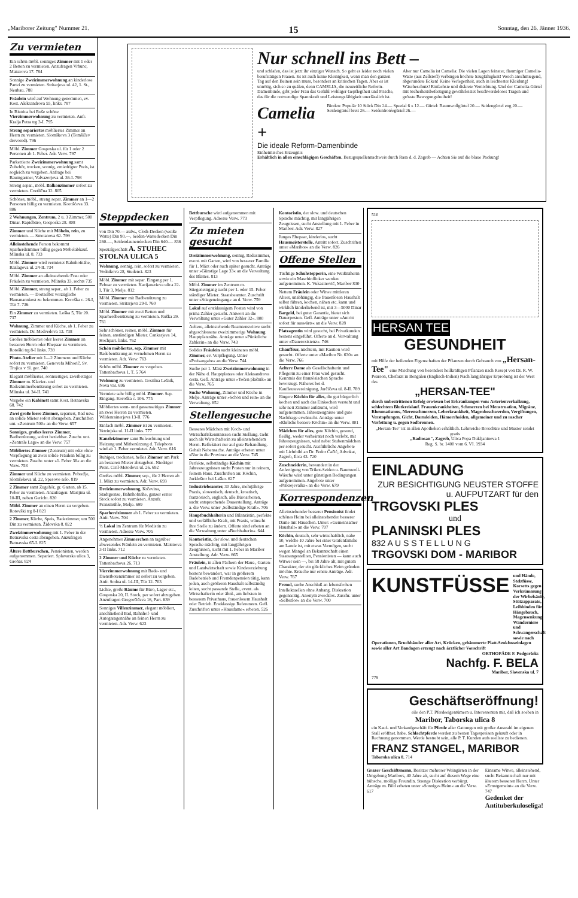„Mariborer Zeitung" Nummer 21. 15 Sonntag, den 26. Jänner 1936.
Zu vermieten
Ein schön möbl. sonniges Zimmer mit 1 oder 2 Betten zu vermieten. Anzufragen Vrhunc, Maistrova 17. 784
Sonnige Zweizimmerwohnung an kinderlose Partei zu vermieten. Stritarjeva ul. 42, 1. St., Neubau. 788
Fräulein wird auf Wohnung genommen, ev. Kost. Aleksandrova 55, links. 787
In Bistrica bei Ruše schöne Vierzimmerwohnung zu vermieten. Anfr. Kralja Petra trg 3-I. 795
Streng separiertes möbliertes Zimmer an Herrn zu vermieten. Slomškova 3 (Tomšičev drevored). 796
Möbl. Zimmer Gosposka ul. für 1 oder 2 Personen ab 1. Feber. Adr. Verw. 797
Parkettierte Zweizimmerwohnung samt Zubehör, trocken, sonnig, erniedrigter Preis, ist sogleich zu vergeben. Anfrage bei Baumgartner, Valvazorjeva ul. 36-I. 798
Streng separ., möbl. Balkonzimmer sofort zu vermieten. Cvetlična 12. 805
Schönes, möbl., streng separ. Zimmer an 1—2 Personen billig zu vermieten. Korošćeva 33. 806
2 Wohnungen, Zentrum, 2 u. 3 Zimmer, 500 Dinar. Rapidbüro, Gosposka 28. 808
Zimmer und Küche mit Möbeln, rein, zu vermieten. — Smetanova 62. 799
Alleinstehende Person bekommt Sparherdzimmer billig gegen Möbelabkauf. Mlinska ul. 8. 733
Möbl. Zimmer wird vermietet Bahnhofnähe, Razlagova ul. 24-II. 734
Möbl. Zimmer an alleinstehende Frau oder Fräulein zu vermieten. Mlinska 33, rechts 735
Möbl. Zimmer, streng separ., ab 1. Feber zu vermieten. — Dortselbst vorzügliche Hausmannkost zu bekommen. Koroška c. 26-I, Tür 7. 736
Ein Zimmer zu vermieten. Loška 5, Tür 20. 737
Wohnung, Zimmer und Küche, ab 1. Feber zu vermieten. Dr. Medvedova 13. 738
Großes möbliertes oder leeres Zimmer an besseren Herrn oder Ehepaar zu vermieten. Rotoški trg 8-I links. 739
Photo-Atelier mit 1—2 Zimmern und Küche sofort zu vermieten. Genovefa Mihorič, Sv. Trojica v Sl. gor. 740
Elegant möbliertes, sonnseitiges, zweibettiges Zimmer m. Klavier- und Badezimmerbenützung sofort zu vermieten. Mlinska ul. 34-II. 741
Vergebe ein Kabinett samt Kost. Betnavska 68. 742
Zwei große leere Zimmer, separiert, Bad usw. an solide Mieter sofort abzugeben. Zuschriften unt. »Zentrum 500« an die Verw. 657
Sonniges, großes leeres Zimmer, Badbenützung, sofort beziehbar. Zuschr. unt. »Zentrale Lage« an die Verw. 757
Möbliertes Zimmer (Zentrum) mit oder ohne Verpflegung an zwei solide Fräulein billig zu vermieten. Zuschr. unter »1. Feber 36« an die Verw. 758
Zimmer und Küche zu vermieten. Pobrežje, Slomšekova ul. 22, Spesovo selo. 819
2 Zimmer samt Zugehör, gr. Garten, ab 15. Feber zu vermieten. Anzufragen: Marijina ul. 10-III, neben Gericht. 820
Möbl. Zimmer an einen Herrn zu vergeben. Rotovški trg 8-I 821
2 Zimmer, Küche, Speis, Badezimmer, um 500 Din zu vermieten. Židovska 8. 822
Zweizimmerwohnung mit 1. Feber in der Betnavska cesta abzugeben. Anzufragen Betnavska 65-I. 825
Ältere Bettburschen, Pensionisten, werden aufgenommen. Separiert. Splavarska ulica 3, Grohar. 824
Nur schnell ins Bett –
und schlafen, das ist jetzt ihr einziger Wunsch. So geht es leider noch vielen berufstätigen Frauen. Es ist auch keine Kleinigkeit, wenn man den ganzen Tag auf den Beinen sein muss, besonders an kritischen Tagen. Aber es ist unnötig, sich so zu quälen, denn CAMELIA, die neuzeitliche Reform-Damenbinde, gibt jeder Frau das Gefühl wohliger Gepflegtheit und Frische, das für die notwendige Spannkraft und Leistungsfähigkeit unerlässlich ist. Aber nur Camelia ist Camelia: Die vielen Lagen feinster, flaumiger Camelia-Watte (aus Zellstoff) verbürgen höchste Saugfähigkeit! Weich anschmiegend, abgerundete Ecken! Keine Verlegenheit, auch in leichtester Kleidung! Wäscheschutz! Einfachste und diskrete Vernichtung. Und der Camelia-Gürtel mit Sicherheitsbefestigung gewährleistet beschwerdeloses Tragen und grösste Bewegungsfreiheit!
Camelia + Binden: Populär 10 Stück Din 24.— Spezial 6 » 12.— Gürtel: Baumwollgürtel 20.— Seidengürtel eng 20.— Seidengürtel breit 26.— Seidenfrotéegürtel 26.—
Die ideale Reform-Damenbinde
Einheimisches Erzeugnis
Erhältlich in allen einschlägigen Geschäften. Bezugsquellennachweis durch Rasa d. d. Zagreb — Achten Sie auf die blaue Packung!
Steppdecken
von Din 70.— aufw., Cloth-Decken (weiße Watte) Din 90.—, Seiden-Wattedecken Din 260.—, Seidendaunendecken Din 640.— 836
Spezialgeschäft A. STUHEC STOLNA ULICA 5
Wohnung, sonnig, rein, sofort zu vermieten. Vodnikova 28, Studenci. 823
Möbl. Zimmer mit separ. Eingang per 1. Febuar zu vermieten. Kacijanerieva ulica 22-I, Tür 3, Melje. 812
Möbl. Zimmer mit Badbenützung zu vermieten. Stritarjeva 29-I. 760
Möbl. Zimmer mit zwei Betten und Sparherdbenützung zu vermieten. Ruška 29. 761
Sehr schönes, reines, möbl. Zimmer für feinen, anständigen Mieter. Cankarjeva 14, Hochpart. links. 762
Schön möbliertes, sep. Zimmer mit Badebenützung an vornehmen Herrn zu vermieten. Adr. Verw. 763
Schön möbl. Zimmer zu vergeben. Tattenbachova 1, T. 5 764
Wohnung zu vermieten. Gostilna Lešnik, Nova vas. 696
Vermiete sehr billig möbl. Zimmer. Sep. Eingang. Koroška c. 106. 775
Möbliertes sonn- und gassenseitiges Zimmer an zwei Herren zu vermieten. Wildenrainerjeva 13-II. 776
Einfach möbl. Zimmer ist zu vermieten. Vetrinjska ul. 11-II links. 777
Kanzleizimmer samt Beleuchtung und Heizung und Mitbenützung d. Telephons wird ab 1. Feber vermietet. Adr. Verw. 616
Ruhiges, trockenes, helles Zimmer am Park an besseren Mieter abzugeben. Niedriger Preis. Ciril-Metodova ul. 26. 692
Großes möbl. Zimmer, sep., für 2 Herren ab 1. März zu vermieten. Adr. Verw. 693
Dreizimmerwohnung, Krčevina, Stadtgrenze, Bahnhofnähe, ganzer erster Stock sofort zu vermieten. Anzufr. Franzmühle, Melje. 699
Sparherdzimmer ab 1. Feber zu vermieten. Anfr. Verw. 704
½ Lokal im Zentrum für Modistin zu vermieten. Adresse Verw. 705
Angenehmes Zimmerchen an tagsüber abwesendes Fräulein zu vermieten. Maistrova 3-II links. 712
2 Zimmer und Küche zu vermieten. Tattenbachova 26. 713
Vierzimmerwohnung mit Bade- und Dienstbotenzimmer ist sofort zu vergeben. Anfr. Sodna ul. 14-III, Tür 12. 703
Lichte, große Räume für Büro, Lager etc., Gosposka 20, II. Stock, per sofort abzugeben. Anzufragen Gregorčičeva 16, Part. 639
Sonniges Villenzimmer, elegant möbliert, anschließend Bad, Bahnhof- und Autogaragennähe an feinen Herrn zu vermieten. Adr. Verw. 623
Bettbursche wird aufgenommen mit Verpflegung. Adresse Verw. 773
Zu mieten gesucht
Dreizimmerwohnung, sonnig, Badezimmer, event. mit Garten, wird von besserer Familie für 1. März oder auch später gesucht. Anträge unter »Günstige Lage 33« an die Verwaltung des Blattes. 813
Möbl. Zimmer im Zentrum m. Stiegeneingang sucht per 1. oder 15. Feber ständiger Mieter. Staatsbeamter. Zuschrift unter »Stiegeneingang« an d. Verw. 759
Lokal auf erstklassigem Posten wird von prima Zahler gesucht. Antwort an die Verwaltung unter »Guter Zahler 32«. 800
Aeltere, alleinstehende Beamtenswitwe sucht abgeschlossene zweizimmerige Wohnung Hauptplatznähe. Anträge unter »Pünktliche Zahlerin« an die Verw. 743
Solides Fräulein sucht kleineres möbl. Zimmer, ev. Verpflegung. Unter »Preisangabe« an die Verw. 744
Suche per 1. März Zweizimmerwohnung in der Nähe d. Hauptplatzes oder Aleksandrova cesta. Gefl. Anträge unter »Točen plačnik« an die Verw. 765
Suche Wohnung, Zimmer und Küche in Melje. Anträge unter »Schön und rein« an die Verwaltung. 652
Stellengesuche
Besseres Mädchen mit Koch- und Wirtschaftskenntnissen sucht Stellung. Geht auch als Wirtschafterin zu alleinstehendem Herrn. Reflektiert nur auf gute Behandlung. Gehalt Nebensache. Anträge erbeten unter »Nur in die Provinz« an die Verw. 745
Perfekte, selbständige Köchin mit Jahreszeugnissen sucht Posten nur in reinem, feinem Haus. Zuschriften an: Köchin, Jurkloštor bei Laško. 627
Industriebeamter, 30 Jahre, mehrjährige Praxis, slowenisch, deutsch, kroatisch, französisch, englisch, alle Büroarbeiten, sucht entsprechende Dauerstellung. Anträge a. die Verw. unter ‚Selbständige Kraft«. 706
Hauptbuchhalterin und Bilanzistin, perfekte und verläßliche Kraft, mit Praxis, wünscht ihre Stelle zu ändern. Offerte sind erbeten an die Verwaltung unter »Buchhalterin«. 644
Kontoristin, der slow. und deutschen Sprache mächtig, mit langjährigen Zeugnissen, sucht mit 1. Feber in Maribor Anstellung. Adr. Verw. 665
Fräulein, in allen Fächern der Haus-, Garten- und Landwirtschaft sowie Kindererziehung bestens bewandert, war in größerem Badebetrieb und Fremdenpension tätig, kann jeden, auch größeren Haushalt selbständig leiten, sucht passende Stelle, event. als Wirtschafterin oder ähnl., am liebsten in besserem Privathaus, frauenlosem Haushalt oder Betrieb. Erstklassige Referenzen. Gefl. Zuschriften unter »Hausdame« erbeten. 526
Kontoristin, der slow. und deutschen Sprache mächtig, mit langjährigen Zeugnissen, sucht Anstellung mit 1. Feber in Maribor. Adr. Verw. 827
Junges Ehepaar, kinderlos, sucht Hausmeisterstelle. Antritt sofort. Zuschriften unter »Maribor« an die Verw. 826
Offene Stellen
Tüchtige Schuhstepperin, eine Weißnäherin sowie ein Maschinflicker werden aufgenommen. K. Vukasinovič, Maribor 830
Nettem Fräulein oder Witwe mittleren Alters, unabhängig, die frauenlosen Haushalt selbst führen, kochen, nähen etc. kann und wirklich kinderliebend ist, mit 3—5000 Dinar Bargeld, bei guter Garantie, bietet sich Dauerposten. Gefl. Anträge unter »Antritt sofort für auswärts« an die Verw. 828
Platzagentin wird gesucht, bei Privatkunden bestens eingeführt. Offerte an d. Verwaltung unter »Dauerexistenz«. 746
Chauffeur, nüchtern, mit Kaution wird gesucht. Offerte unter »Maribor Nr. 630« an die Verw. 766
Aeltere Dame als Gesellschafterin und Pflegerin zu einer Frau wird gesucht. Kenntnis der französischen Sprache bevorzugt. Näheres bei d. Kaufleutevereinigung, Jurčičeva ul. 8-II. 789
Jüngere Köchin für alles, die gut bürgerlich kochen und auch das Einkochen versteht und sehr nett Zimmer aufräumt, wird aufgenommen. Jahreszeugnisse und gute Nachfrage erwünscht. Anträge unter »Ehrliche bessere Köchin« an die Verw. 801
Mädchen für alles, gute Köchin, gesund, fleißig, weder verheiratet noch verlobt, mit Jahreszeugnissen, wird nebst Stubenmädchen per sofort gesucht. Ausführliche Angebote mit Lichtbild an Dr. Fedor Čačić, Advokat, Zagreb, Ilica 43. 720
Zuschneiderin, bewandert in der Anfertigung von Trikot-Seiden u. Baumwoll-Wäsche wird unter günstigen Bedingungen aufgenommen. Angebote unter »Prikrojevalka« an die Verw. 679
Korrespondenzen
Alleinstehender besserer Pensionist findet schönes Heim bei alleinstehender besserer Dame mit Häuschen. Unter: »Gemeinsamer Haushalt« an die Verw. 707
Köchin, deutsch, sehr wirtschaftlich, nahe 50, welche 10 Jahre bei einer Grafenfamilie am Lande ist, mit etwas Vermögen, sucht wegen Mangel an Bekanntschaft einen Staatsangestellten, Pensionisten — kann auch Witwer sein —, bis 58 Jahre alt, mit gutem Charakter, der ein glückliches Heim gründen möchte. Ersuche nur ernste Anträge. Adr. Verw. 767
Fremd, suche Anschluß an lebensfrohen Intellektuellen ohne Anhang. Diskretion gegenseitig. Anonym zwecklos. Zuschr. unter »Selbstlos« an die Verw. 700
510
HERSAN TEE
GESUNDHEIT
mit Hilfe der heilenden Eigenschaften der Pflanzen durch Gebrauch von „Hersan-Tee" eine Mischung von besonders heilkräftigen Pflanzen nach Rezept von Dr. R. W. Pearson, Chefarzt in Bengalen (Englisch-Indien) Nach langjähriger Erprobung ist der Wert des
„HERSAN-TEE"
durch unbestrittenen Erfolg erwiesen bei Erkrankungen von: Arterienverkalkung, schlechtem Blutkreislauf. Frauenkrankheiten, Schmerzen bei Menstruation, Migräne, Rheumatismus, Nierenschmerzen, Leberkrankheit, Magenbeschwerden, Vergiftungen, Verstopfungen, Gicht, Darmleiden, Hämorrhoiden, allgemeiner und zu rascher Verfettung u. gegen Sodbrennen.
„Hersan-Tee" ist in allen Apotheken erhältlich. Lehrreiche Broschüre und Muster sendet gratis
„Radiosan", Zagreb, Ulica Popa Dukljaninova 1
Reg. S. br. 1400 vom 6. VI. 1934
EINLADUNG
ZUR BESICHTIGUNG NEUSTER STOFFE u. AUFPUTZART für den
TRGOVSKI PLES
und
PLANINSKI PLES
832 A U S S T E L L U N G
TRGOVSKI DOM - MARIBOR
KUNSTFÜSSE und Hände, Stelzfüsse, Korsetts gegen Verkrümmung der Wirbelsäule, Stützapparate, Leibbinden für Hängebauch, Magensenkung, Wanderniere und Schwangerschaft sowie nach
Operationen, Bruchbänder aller Art, Krücken, gehämmerte Platt-Senkfusseinlagen sowie aller Art Bandagen erzeugt nach ärztlicher Vorschrift
ORTHOPÄDE F. Podgoršeks
Nachfg. F. BELA
Maribor, Slovenska ul. 7
779
Geschäftseröffnung!
eile den P.T. Pferdeeigentümern u. Interessenten mit, daß ich soeben in
Maribor, Taborska ulica 8
ein Kauf- und Verkaufgeschäft für Pferde aller Gattungen mit großer Auswahl im eigenen Stall eröffnet. habe. Schlachtpferde werden zu besten Tagespreisen gekauft oder in Rechnung genommen. Werde bestrebt sein, alle P. T. Kunden aufs reellste zu bedienen.
FRANZ STANGEL, MARIBOR
Taborska ulica 8. 714
Grazer Geschäftsmann, Besitzer mehrerer Weingärten in der Umgebung Maribors, 40 Jahre alt, sucht auf diesem Wege eine hübsche, mollige Freundin. Strenge Diskretion verbürgt. Anträge m. Bild erbeten unter »Sonniges Heim« an die Verw. 617
Einsame Witwe, alleinstehend, sucht Bekanntschaft nur mit älterem besseren Herrn. Unter »Ernstgemeint« an die Verw. 747
Gedenket der Antituberkuloseliga!